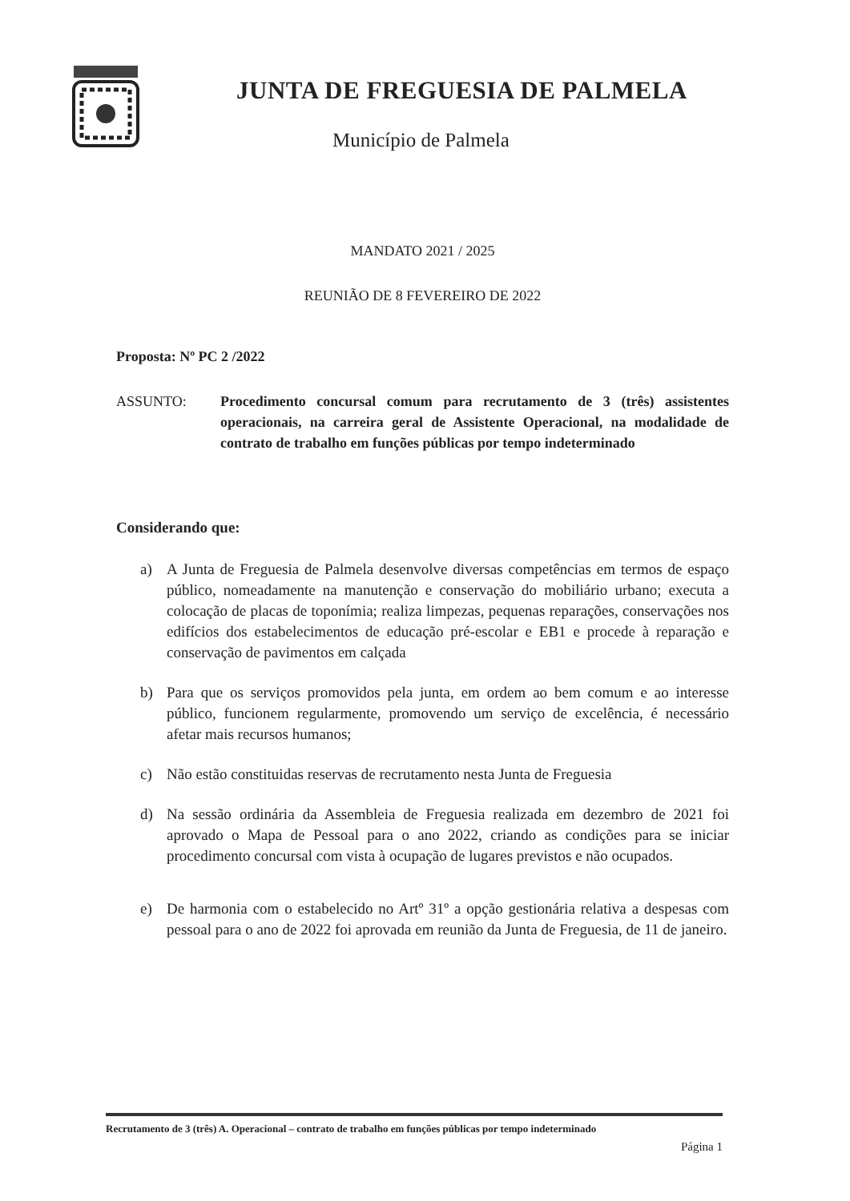JUNTA DE FREGUESIA DE PALMELA
Município de Palmela
MANDATO 2021 / 2025
REUNIÃO DE 8 FEVEREIRO DE 2022
Proposta: Nº PC 2 /2022
ASSUNTO: Procedimento concursal comum para recrutamento de 3 (três) assistentes operacionais, na carreira geral de Assistente Operacional, na modalidade de contrato de trabalho em funções públicas por tempo indeterminado
Considerando que:
a) A Junta de Freguesia de Palmela desenvolve diversas competências em termos de espaço público, nomeadamente na manutenção e conservação do mobiliário urbano; executa a colocação de placas de toponímia; realiza limpezas, pequenas reparações, conservações nos edifícios dos estabelecimentos de educação pré-escolar e EB1 e procede à reparação e conservação de pavimentos em calçada
b) Para que os serviços promovidos pela junta, em ordem ao bem comum e ao interesse público, funcionem regularmente, promovendo um serviço de excelência, é necessário afetar mais recursos humanos;
c) Não estão constituidas reservas de recrutamento nesta Junta de Freguesia
d) Na sessão ordinária da Assembleia de Freguesia realizada em dezembro de 2021 foi aprovado o Mapa de Pessoal para o ano 2022, criando as condições para se iniciar procedimento concursal com vista à ocupação de lugares previstos e não ocupados.
e) De harmonia com o estabelecido no Artº 31º a opção gestionária relativa a despesas com pessoal para o ano de 2022 foi aprovada em reunião da Junta de Freguesia, de 11 de janeiro.
Recrutamento de 3 (três) A. Operacional – contrato de trabalho em funções públicas por tempo indeterminado
Página 1